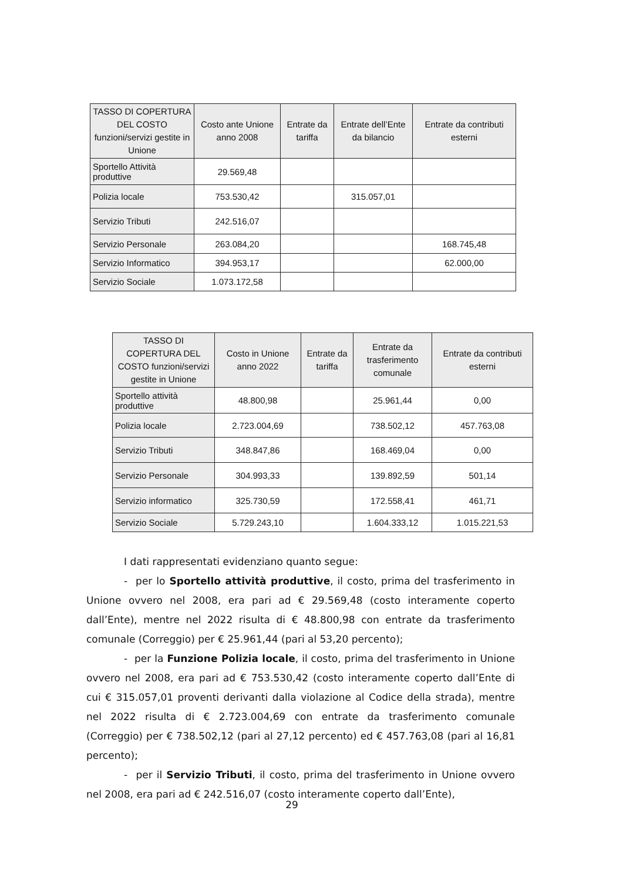| TASSO DI COPERTURA DEL COSTO funzioni/servizi gestite in Unione | Costo ante Unione anno 2008 | Entrate da tariffa | Entrate dell’Ente da bilancio | Entrate da contributi esterni |
| --- | --- | --- | --- | --- |
| Sportello Attività produttive | 29.569,48 | | | |
| Polizia locale | 753.530,42 | | 315.057,01 | |
| Servizio Tributi | 242.516,07 | | | |
| Servizio Personale | 263.084,20 | | | 168.745,48 |
| Servizio Informatico | 394.953,17 | | | 62.000,00 |
| Servizio Sociale | 1.073.172,58 | | | |
| TASSO DI COPERTURA DEL COSTO funzioni/servizi gestite in Unione | Costo in Unione anno 2022 | Entrate da tariffa | Entrate da trasferimento comunale | Entrate da contributi esterni |
| --- | --- | --- | --- | --- |
| Sportello attività produttive | 48.800,98 | | 25.961,44 | 0,00 |
| Polizia locale | 2.723.004,69 | | 738.502,12 | 457.763,08 |
| Servizio Tributi | 348.847,86 | | 168.469,04 | 0,00 |
| Servizio Personale | 304.993,33 | | 139.892,59 | 501,14 |
| Servizio informatico | 325.730,59 | | 172.558,41 | 461,71 |
| Servizio Sociale | 5.729.243,10 | | 1.604.333,12 | 1.015.221,53 |
I dati rappresentati evidenziano quanto segue:
- per lo Sportello attività produttive, il costo, prima del trasferimento in Unione ovvero nel 2008, era pari ad € 29.569,48 (costo interamente coperto dall’Ente), mentre nel 2022 risulta di € 48.800,98 con entrate da trasferimento comunale (Correggio) per € 25.961,44 (pari al 53,20 percento);
- per la Funzione Polizia locale, il costo, prima del trasferimento in Unione ovvero nel 2008, era pari ad € 753.530,42 (costo interamente coperto dall’Ente di cui € 315.057,01 proventi derivanti dalla violazione al Codice della strada), mentre nel 2022 risulta di € 2.723.004,69 con entrate da trasferimento comunale (Correggio) per € 738.502,12 (pari al 27,12 percento) ed € 457.763,08 (pari al 16,81 percento);
- per il Servizio Tributi, il costo, prima del trasferimento in Unione ovvero nel 2008, era pari ad € 242.516,07 (costo interamente coperto dall’Ente),
29